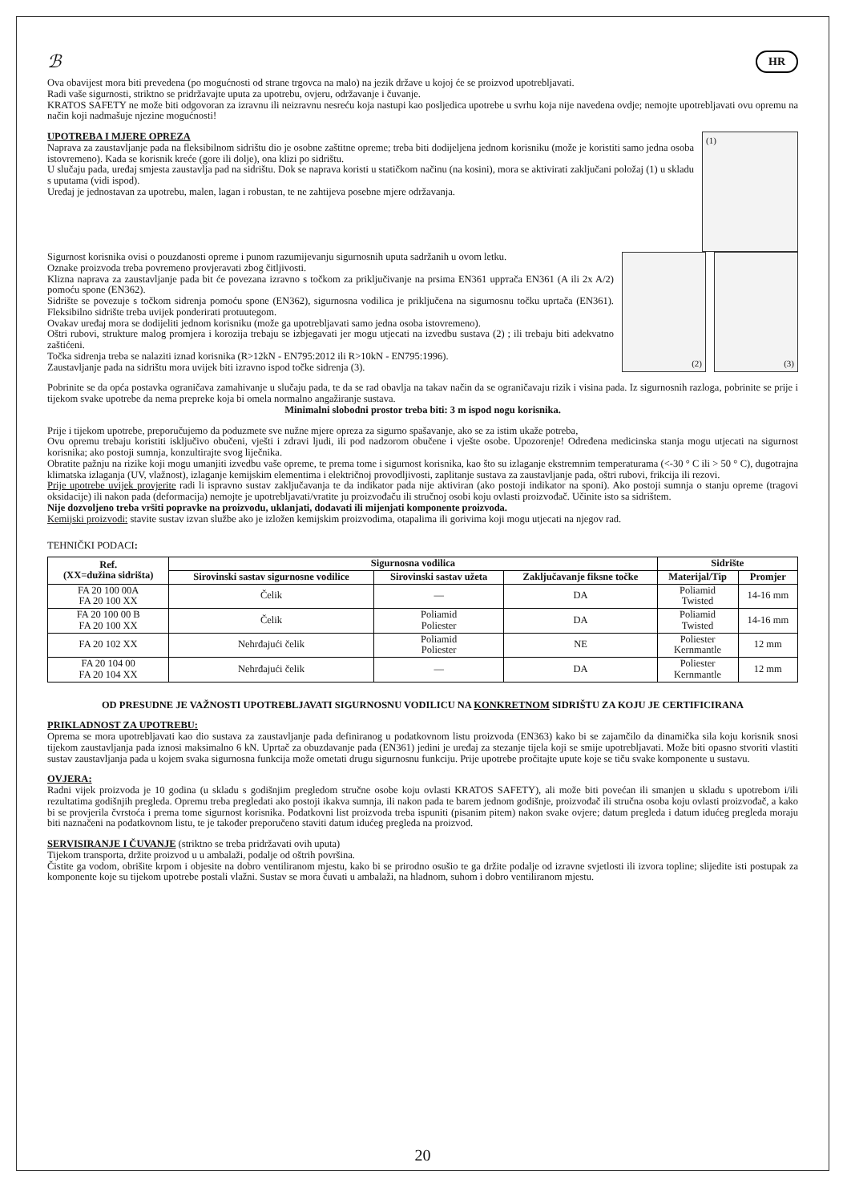ℬ HR
Ova obavijest mora biti prevedena (po mogućnosti od strane trgovca na malo) na jezik države u kojoj će se proizvod upotrebljavati.
Radi vaše sigurnosti, striktno se pridržavajte uputa za upotrebu, ovjeru, održavanje i čuvanje.
KRATOS SAFETY ne može biti odgovoran za izravnu ili neizravnu nesreću koja nastupi kao posljedica upotrebe u svrhu koja nije navedena ovdje; nemojte upotrebljavati ovu opremu na način koji nadmašuje njezine mogućnosti!
UPOTREBA I MJERE OPREZA
Naprava za zaustavljanje pada na fleksibilnom sidrištu dio je osobne zaštitne opreme; treba biti dodijeljena jednom korisniku (može je koristiti samo jedna osoba istovremeno). Kada se korisnik kreće (gore ili dolje), ona klizi po sidrištu.
U slučaju pada, uređaj smjesta zaustavlja pad na sidrištu. Dok se naprava koristi u statičkom načinu (na kosini), mora se aktivirati zaključani položaj (1) u skladu s uputama (vidi ispod).
Uređaj je jednostavan za upotrebu, malen, lagan i robustan, te ne zahtijeva posebne mjere održavanja.
(1)
Sigurnost korisnika ovisi o pouzdanosti opreme i punom razumijevanju sigurnosnih uputa sadržanih u ovom letku.
Oznake proizvoda treba povremeno provjeravati zbog čitljivosti.
Klizna naprava za zaustavljanje pada bit će povezana izravno s točkom za priključivanje na prsima EN361 upртača EN361 (A ili 2x A/2) pomoću spone (EN362).
Sidrište se povezuje s točkom sidrenja pomoću spone (EN362), sigurnosna vodilica je priključena na sigurnosnu točku uprtača (EN361). Fleksibilno sidrište treba uvijek ponderirati protuutegom.
Ovakav uređaj mora se dodijeliti jednom korisniku (može ga upotrebljavati samo jedna osoba istovremeno).
Oštri rubovi, strukture malog promjera i korozija trebaju se izbjegavati jer mogu utjecati na izvedbu sustava (2) ; ili trebaju biti adekvatno zaštićeni.
Točka sidrenja treba se nalaziti iznad korisnika (R>12kN - EN795:2012 ili R>10kN - EN795:1996).
Zaustavljanje pada na sidrištu mora uvijek biti izravno ispod točke sidrenja (3).
(2) (3)
Pobrinite se da opća postavka ograničava zamahivanje u slučaju pada, te da se rad obavlja na takav način da se ograničavaju rizik i visina pada. Iz sigurnosnih razloga, pobrinite se prije i tijekom svake upotrebe da nema prepreke koja bi omela normalno angažiranje sustava.
Minimalni slobodni prostor treba biti: 3 m ispod nogu korisnika.
Prije i tijekom upotrebe, preporučujemo da poduzmete sve nužne mjere opreza za sigurno spašavanje, ako se za istim ukaže potreba,
Ovu opremu trebaju koristiti isključivo obučeni, vješti i zdravi ljudi, ili pod nadzorom obučene i vješte osobe. Upozorenje! Određena medicinska stanja mogu utjecati na sigurnost korisnika; ako postoji sumnja, konzultirajte svog liječnika.
Obratite pažnju na rizike koji mogu umanjiti izvedbu vaše opreme, te prema tome i sigurnost korisnika, kao što su izlaganje ekstremnim temperaturama (<-30 ° C ili > 50 ° C), dugotrajna klimatska izlaganja (UV, vlažnost), izlaganje kemijskim elementima i električnoj provodljivosti, zaplitanje sustava za zaustavljanje pada, oštri rubovi, frikcija ili rezovi.
Prije upotrebe uvijek provjerite radi li ispravno sustav zaključavanja te da indikator pada nije aktiviran (ako postoji indikator na sponi). Ako postoji sumnja o stanju opreme (tragovi oksidacije) ili nakon pada (deformacija) nemojte je upotrebljavati/vratite ju proizvođaču ili stručnoj osobi koju ovlasti proizvođač. Učinite isto sa sidrištem.
Nije dozvoljeno treba vršiti popravke na proizvodu, uklanjati, dodavati ili mijenjati komponente proizvoda.
Kemijski proizvodi: stavite sustav izvan službe ako je izložen kemijskim proizvodima, otapalima ili gorivima koji mogu utjecati na njegov rad.
TEHNIČKI PODACI:
| Ref. (XX=dužina sidrišta) | Sigurnosna vodilica | | | Sidrište | |
| --- | --- | --- | --- | --- | --- |
| | Sirovinski sastav sigurnosne vodilice | Sirovinski sastav užeta | Zaključavanje fiksne točke | Materijal/Tip | Promjer |
| FA 20 100 00A FA 20 100 XX | Čelik | — | DA | Poliamid Twisted | 14-16 mm |
| FA 20 100 00 B FA 20 100 XX | Čelik | Poliamid Poliester | DA | Poliamid Twisted | 14-16 mm |
| FA 20 102 XX | Nehrđajući čelik | Poliamid Poliester | NE | Poliester Kernmantle | 12 mm |
| FA 20 104 00 FA 20 104 XX | Nehrđajući čelik | — | DA | Poliester Kernmantle | 12 mm |
OD PRESUDNE JE VAŽNOSTI UPOTREBLJAVATI SIGURNOSNU VODILICU NA KONKRETNOM SIDRIŠTU ZA KOJU JE CERTIFICIRANA
PRIKLADNOST ZA UPOTREBU:
Oprema se mora upotrebljavati kao dio sustava za zaustavljanje pada definiranog u podatkovnom listu proizvoda (EN363) kako bi se zajamčilo da dinamička sila koju korisnik snosi tijekom zaustavljanja pada iznosi maksimalno 6 kN. Uprtač za obuzdavanje pada (EN361) jedini je uređaj za stezanje tijela koji se smije upotrebljavati. Može biti opasno stvoriti vlastiti sustav zaustavljanja pada u kojem svaka sigurnosna funkcija može ometati drugu sigurnosnu funkciju. Prije upotrebe pročitajte upute koje se tiču svake komponente u sustavu.
OVJERA:
Radni vijek proizvoda je 10 godina (u skladu s godišnjim pregledom stručne osobe koju ovlasti KRATOS SAFETY), ali može biti povećan ili smanjen u skladu s upotrebom i/ili rezultatima godišnjih pregleda. Opremu treba pregledati ako postoji ikakva sumnja, ili nakon pada te barem jednom godišnje, proizvođač ili stručna osoba koju ovlasti proizvođač, a kako bi se provjerila čvrstoća i prema tome sigurnost korisnika. Podatkovni list proizvoda treba ispuniti (pisanim pitem) nakon svake ovjere; datum pregleda i datum idućeg pregleda moraju biti naznačeni na podatkovnom listu, te je također preporučeno staviti datum idućeg pregleda na proizvod.
SERVISIRANJE I ČUVANJE (striktno se treba pridržavati ovih uputa)
Tijekom transporta, držite proizvod u u ambalaži, podalje od oštrih površina.
Čistite ga vodom, obrišite krpom i objesite na dobro ventiliranom mjestu, kako bi se prirodno osušio te ga držite podalje od izravne svjetlosti ili izvora topline; slijedite isti postupak za komponente koje su tijekom upotrebe postali vlažni. Sustav se mora čuvati u ambalaži, na hladnom, suhom i dobro ventiliranom mjestu.
20